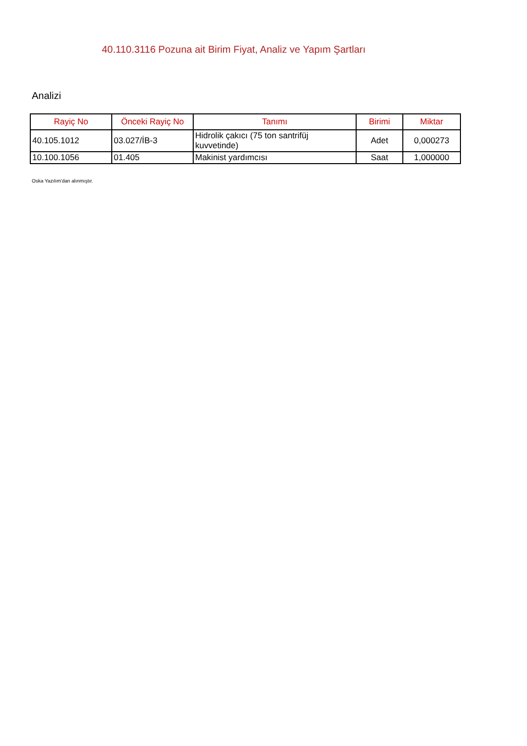40.110.3116 Pozuna ait Birim Fiyat, Analiz ve Yapım Şartları
Analizi
| Rayiç No | Önceki Rayiç No | Tanımı | Birimi | Miktar |
| --- | --- | --- | --- | --- |
| 40.105.1012 | 03.027/İB-3 | Hidrolik çakıcı (75 ton santrifüj kuvvetinde) | Adet | 0,000273 |
| 10.100.1056 | 01.405 | Makinist yardımcısı | Saat | 1,000000 |
Oska Yazılım'dan alınmıştır.